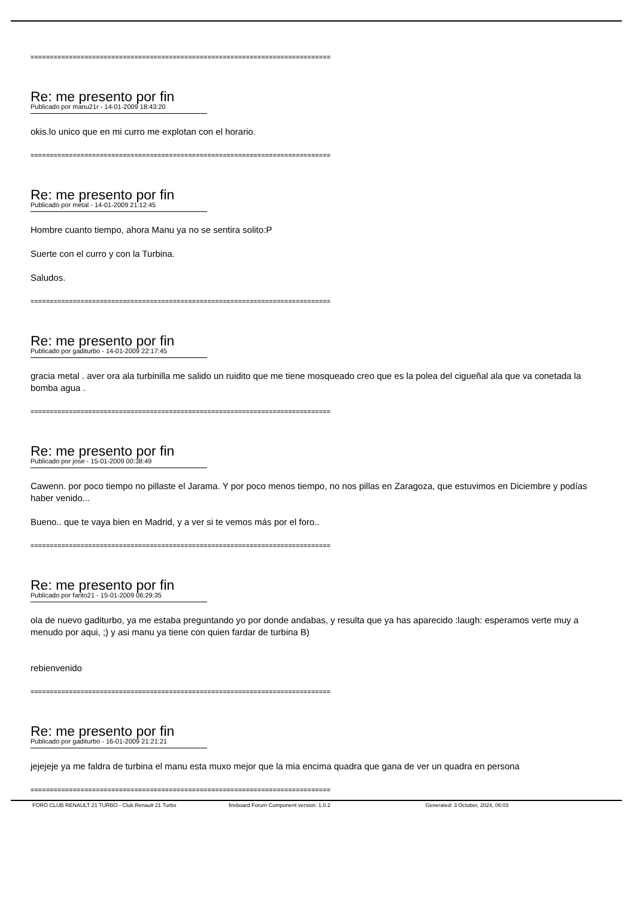==============================================================================
Re: me presento por fin
Publicado por manu21r - 14-01-2009 18:43:20
okis.lo unico que en mi curro me explotan con el horario.
==============================================================================
Re: me presento por fin
Publicado por metal - 14-01-2009 21:12:45
Hombre cuanto tiempo, ahora Manu ya no se sentira solito:P
Suerte con el curro y con la Turbina.
Saludos.
==============================================================================
Re: me presento por fin
Publicado por gaditurbo - 14-01-2009 22:17:45
gracia metal . aver ora ala turbinilla me salido un ruidito que me tiene mosqueado creo que es la polea del cigueñal ala que va conetada la bomba agua .
==============================================================================
Re: me presento por fin
Publicado por jose - 15-01-2009 00:38:49
Cawenn. por poco tiempo no pillaste el Jarama. Y por poco menos tiempo, no nos pillas en Zaragoza, que estuvimos en Diciembre y podías haber venido...
Bueno.. que te vaya bien en Madrid, y a ver si te vemos más por el foro..
==============================================================================
Re: me presento por fin
Publicado por farito21 - 15-01-2009 06:29:35
ola de nuevo gaditurbo, ya me estaba preguntando yo por donde andabas, y resulta que ya has aparecido :laugh: esperamos verte muy a menudo por aqui, ;) y asi manu ya tiene con quien fardar de turbina B)
rebienvenido
==============================================================================
Re: me presento por fin
Publicado por gaditurbo - 16-01-2009 21:21:21
jejejeje ya me faldra de turbina el manu esta muxo mejor que la mia encima quadra que gana de ver un quadra en persona
==============================================================================
FORO CLUB RENAULT 21 TURBO - Club Renault 21 Turbo fireboard Forum Component version: 1.0.2 Generated: 3 October, 2024, 06:03